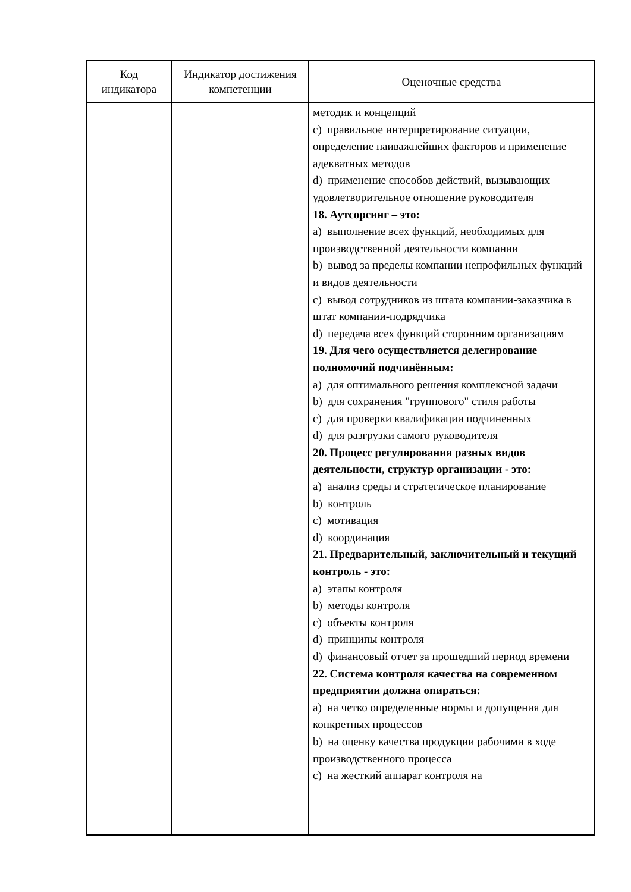| Код индикатора | Индикатор достижения компетенции | Оценочные средства |
| --- | --- | --- |
| | | методик и концепций c) правильное интерпретирование ситуации, определение наиважнейших факторов и применение адекватных методов d) применение способов действий, вызывающих удовлетворительное отношение руководителя 18. Аутсорсинг – это: a) выполнение всех функций, необходимых для производственной деятельности компании b) вывод за пределы компании непрофильных функций и видов деятельности c) вывод сотрудников из штата компании-заказчика в штат компании-подрядчика d) передача всех функций сторонним организациям 19. Для чего осуществляется делегирование полномочий подчинённым: a) для оптимального решения комплексной задачи b) для сохранения "группового" стиля работы c) для проверки квалификации подчиненных d) для разгрузки самого руководителя 20. Процесс регулирования разных видов деятельности, структур организации - это: a) анализ среды и стратегическое планирование b) контроль c) мотивация d) координация 21. Предварительный, заключительный и текущий контроль - это: a) этапы контроля b) методы контроля c) объекты контроля d) принципы контроля d) финансовый отчет за прошедший период времени 22. Система контроля качества на современном предприятии должна опираться: a) на четко определенные нормы и допущения для конкретных процессов b) на оценку качества продукции рабочими в ходе производственного процесса c) на жесткий аппарат контроля на |